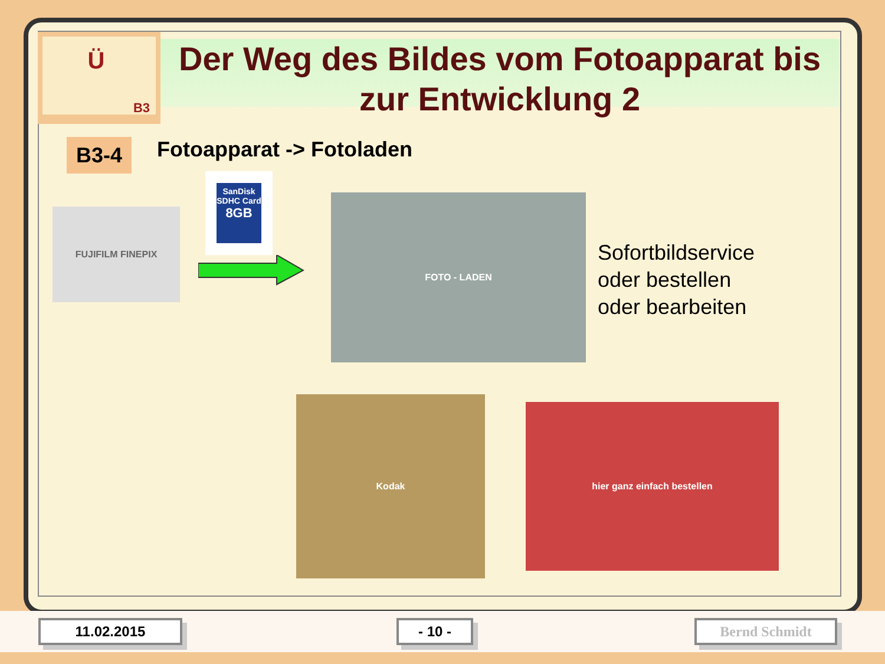Ü
B3
Der Weg des Bildes vom Fotoapparat bis zur Entwicklung 2
B3-4 Fotoapparat -> Fotoladen
FUJIFILM FINEPIX
SanDisk
SDHC Card
8GB
FOTO - LADEN
Sofortbildservice
oder bestellen
oder bearbeiten
Kodak
hier ganz einfach bestellen
11.02.2015 - 10 - Bernd Schmidt